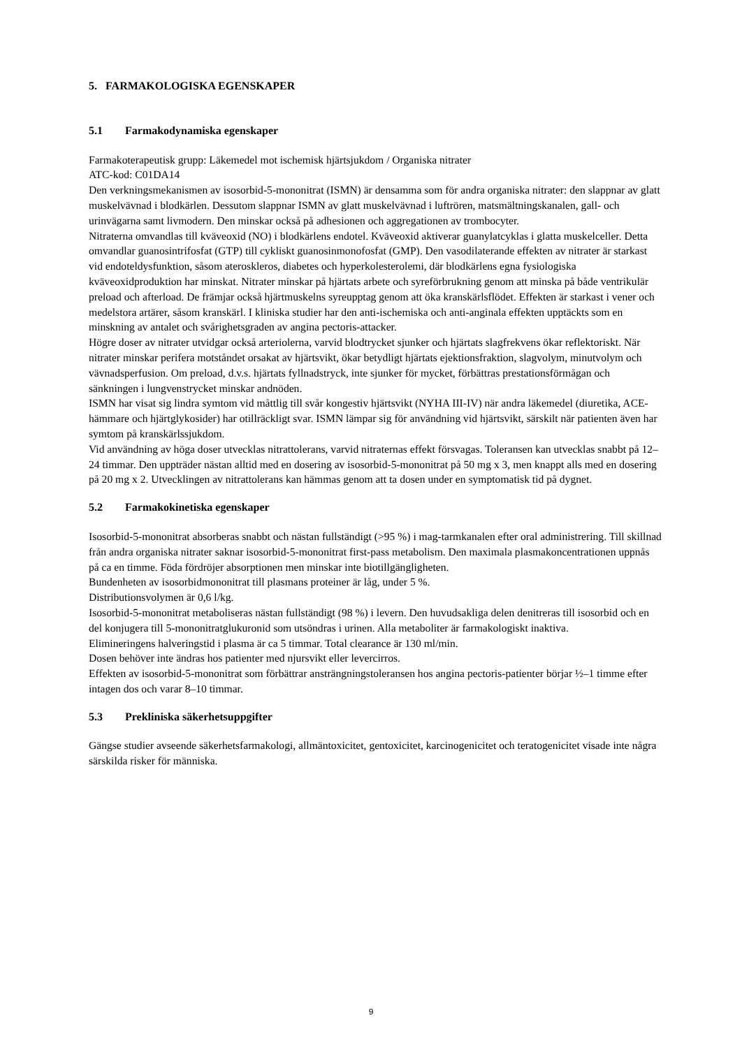5. FARMAKOLOGISKA EGENSKAPER
5.1 Farmakodynamiska egenskaper
Farmakoterapeutisk grupp: Läkemedel mot ischemisk hjärtsjukdom / Organiska nitrater
ATC-kod: C01DA14
Den verkningsmekanismen av isosorbid-5-mononitrat (ISMN) är densamma som för andra organiska nitrater: den slappnar av glatt muskelvävnad i blodkärlen. Dessutom slappnar ISMN av glatt muskelvävnad i luftrören, matsmältningskanalen, gall- och urinvägarna samt livmodern. Den minskar också på adhesionen och aggregationen av trombocyter.
Nitraterna omvandlas till kväveoxid (NO) i blodkärlens endotel. Kväveoxid aktiverar guanylatcyklas i glatta muskelceller. Detta omvandlar guanosintrifosfat (GTP) till cykliskt guanosinmonofosfat (GMP). Den vasodilaterande effekten av nitrater är starkast vid endoteldysfunktion, såsom ateroskleros, diabetes och hyperkolesterolemi, där blodkärlens egna fysiologiska kväveoxidproduktion har minskat. Nitrater minskar på hjärtats arbete och syreförbrukning genom att minska på både ventrikulär preload och afterload. De främjar också hjärtmuskelns syreupptag genom att öka kranskärlsflödet. Effekten är starkast i vener och medelstora artärer, såsom kranskärl. I kliniska studier har den anti-ischemiska och anti-anginala effekten upptäckts som en minskning av antalet och svårighetsgraden av angina pectoris-attacker.
Högre doser av nitrater utvidgar också arteriolerna, varvid blodtrycket sjunker och hjärtats slagfrekvens ökar reflektoriskt. När nitrater minskar perifera motståndet orsakat av hjärtsvikt, ökar betydligt hjärtats ejektionsfraktion, slagvolym, minutvolym och vävnadsperfusion. Om preload, d.v.s. hjärtats fyllnadstryck, inte sjunker för mycket, förbättras prestationsförmågan och sänkningen i lungvenstrycket minskar andnöden.
ISMN har visat sig lindra symtom vid måttlig till svår kongestiv hjärtsvikt (NYHA III-IV) när andra läkemedel (diuretika, ACE-hämmare och hjärtglykosider) har otillräckligt svar. ISMN lämpar sig för användning vid hjärtsvikt, särskilt när patienten även har symtom på kranskärlssjukdom.
Vid användning av höga doser utvecklas nitrattolerans, varvid nitraternas effekt försvagas. Toleransen kan utvecklas snabbt på 12–24 timmar. Den uppträder nästan alltid med en dosering av isosorbid-5-mononitrat på 50 mg x 3, men knappt alls med en dosering på 20 mg x 2. Utvecklingen av nitrattolerans kan hämmas genom att ta dosen under en symptomatisk tid på dygnet.
5.2 Farmakokinetiska egenskaper
Isosorbid-5-mononitrat absorberas snabbt och nästan fullständigt (>95 %) i mag-tarmkanalen efter oral administrering. Till skillnad från andra organiska nitrater saknar isosorbid-5-mononitrat first-pass metabolism. Den maximala plasmakoncentrationen uppnås på ca en timme. Föda fördröjer absorptionen men minskar inte biotillgängligheten.
Bundenheten av isosorbidmononitrat till plasmans proteiner är låg, under 5 %.
Distributionsvolymen är 0,6 l/kg.
Isosorbid-5-mononitrat metaboliseras nästan fullständigt (98 %) i levern. Den huvudsakliga delen denitreras till isosorbid och en del konjugera till 5-mononitratglukuronid som utsöndras i urinen. Alla metaboliter är farmakologiskt inaktiva.
Elimineringens halveringstid i plasma är ca 5 timmar. Total clearance är 130 ml/min.
Dosen behöver inte ändras hos patienter med njursvikt eller levercirros.
Effekten av isosorbid-5-mononitrat som förbättrar ansträngningstoleransen hos angina pectoris-patienter börjar ½–1 timme efter intagen dos och varar 8–10 timmar.
5.3 Prekliniska säkerhetsuppgifter
Gängse studier avseende säkerhetsfarmakologi, allmäntoxicitet, gentoxicitet, karcinogenicitet och teratogenicitet visade inte några särskilda risker för människa.
9